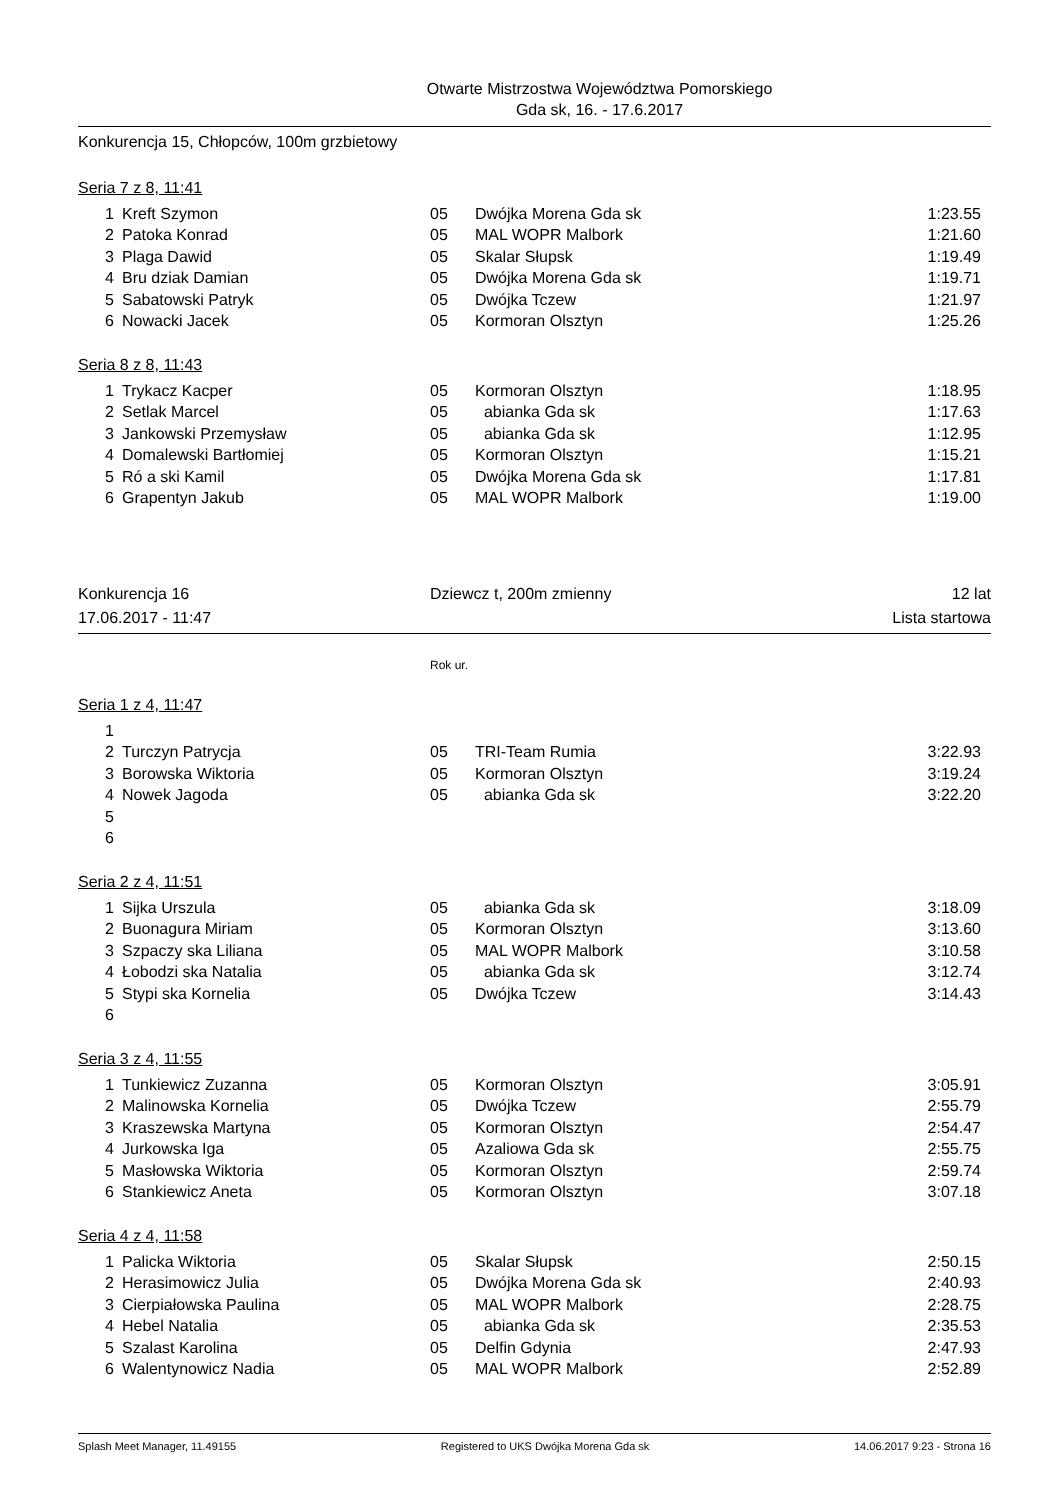Otwarte Mistrzostwa Województwa Pomorskiego
Gda sk, 16. - 17.6.2017
Konkurencja 15, Chłopców, 100m grzbietowy
Seria 7 z 8, 11:41
| 1 | Kreft Szymon | 05 | Dwójka Morena Gda sk | 1:23.55 |
| 2 | Patoka Konrad | 05 | MAL WOPR Malbork | 1:21.60 |
| 3 | Plaga Dawid | 05 | Skalar Słupsk | 1:19.49 |
| 4 | Bru dziak Damian | 05 | Dwójka Morena Gda sk | 1:19.71 |
| 5 | Sabatowski Patryk | 05 | Dwójka Tczew | 1:21.97 |
| 6 | Nowacki Jacek | 05 | Kormoran Olsztyn | 1:25.26 |
Seria 8 z 8, 11:43
| 1 | Trykacz Kacper | 05 | Kormoran Olsztyn | 1:18.95 |
| 2 | Setlak Marcel | 05 | abianka Gda sk | 1:17.63 |
| 3 | Jankowski Przemysław | 05 | abianka Gda sk | 1:12.95 |
| 4 | Domalewski Bartłomiej | 05 | Kormoran Olsztyn | 1:15.21 |
| 5 | Ró a ski Kamil | 05 | Dwójka Morena Gda sk | 1:17.81 |
| 6 | Grapentyn Jakub | 05 | MAL WOPR Malbork | 1:19.00 |
Konkurencja 16 Dziewcz t, 200m zmienny 12 lat
17.06.2017 - 11:47 Lista startowa
Rok ur.
Seria 1 z 4, 11:47
| 1 | | | | |
| 2 | Turczyn Patrycja | 05 | TRI-Team Rumia | 3:22.93 |
| 3 | Borowska Wiktoria | 05 | Kormoran Olsztyn | 3:19.24 |
| 4 | Nowek Jagoda | 05 | abianka Gda sk | 3:22.20 |
| 5 | | | | |
| 6 | | | | |
Seria 2 z 4, 11:51
| 1 | Sijka Urszula | 05 | abianka Gda sk | 3:18.09 |
| 2 | Buonagura Miriam | 05 | Kormoran Olsztyn | 3:13.60 |
| 3 | Szpaczy ska Liliana | 05 | MAL WOPR Malbork | 3:10.58 |
| 4 | Łobodzi ska Natalia | 05 | abianka Gda sk | 3:12.74 |
| 5 | Stypi ska Kornelia | 05 | Dwójka Tczew | 3:14.43 |
| 6 | | | | |
Seria 3 z 4, 11:55
| 1 | Tunkiewicz Zuzanna | 05 | Kormoran Olsztyn | 3:05.91 |
| 2 | Malinowska Kornelia | 05 | Dwójka Tczew | 2:55.79 |
| 3 | Kraszewska Martyna | 05 | Kormoran Olsztyn | 2:54.47 |
| 4 | Jurkowska Iga | 05 | Azaliowa Gda sk | 2:55.75 |
| 5 | Masłowska Wiktoria | 05 | Kormoran Olsztyn | 2:59.74 |
| 6 | Stankiewicz Aneta | 05 | Kormoran Olsztyn | 3:07.18 |
Seria 4 z 4, 11:58
| 1 | Palicka Wiktoria | 05 | Skalar Słupsk | 2:50.15 |
| 2 | Herasimowicz Julia | 05 | Dwójka Morena Gda sk | 2:40.93 |
| 3 | Cierpiałowska Paulina | 05 | MAL WOPR Malbork | 2:28.75 |
| 4 | Hebel Natalia | 05 | abianka Gda sk | 2:35.53 |
| 5 | Szalast Karolina | 05 | Delfin Gdynia | 2:47.93 |
| 6 | Walentynowicz Nadia | 05 | MAL WOPR Malbork | 2:52.89 |
Splash Meet Manager, 11.49155 Registered to UKS Dwójka Morena Gda sk 14.06.2017 9:23 - Strona 16